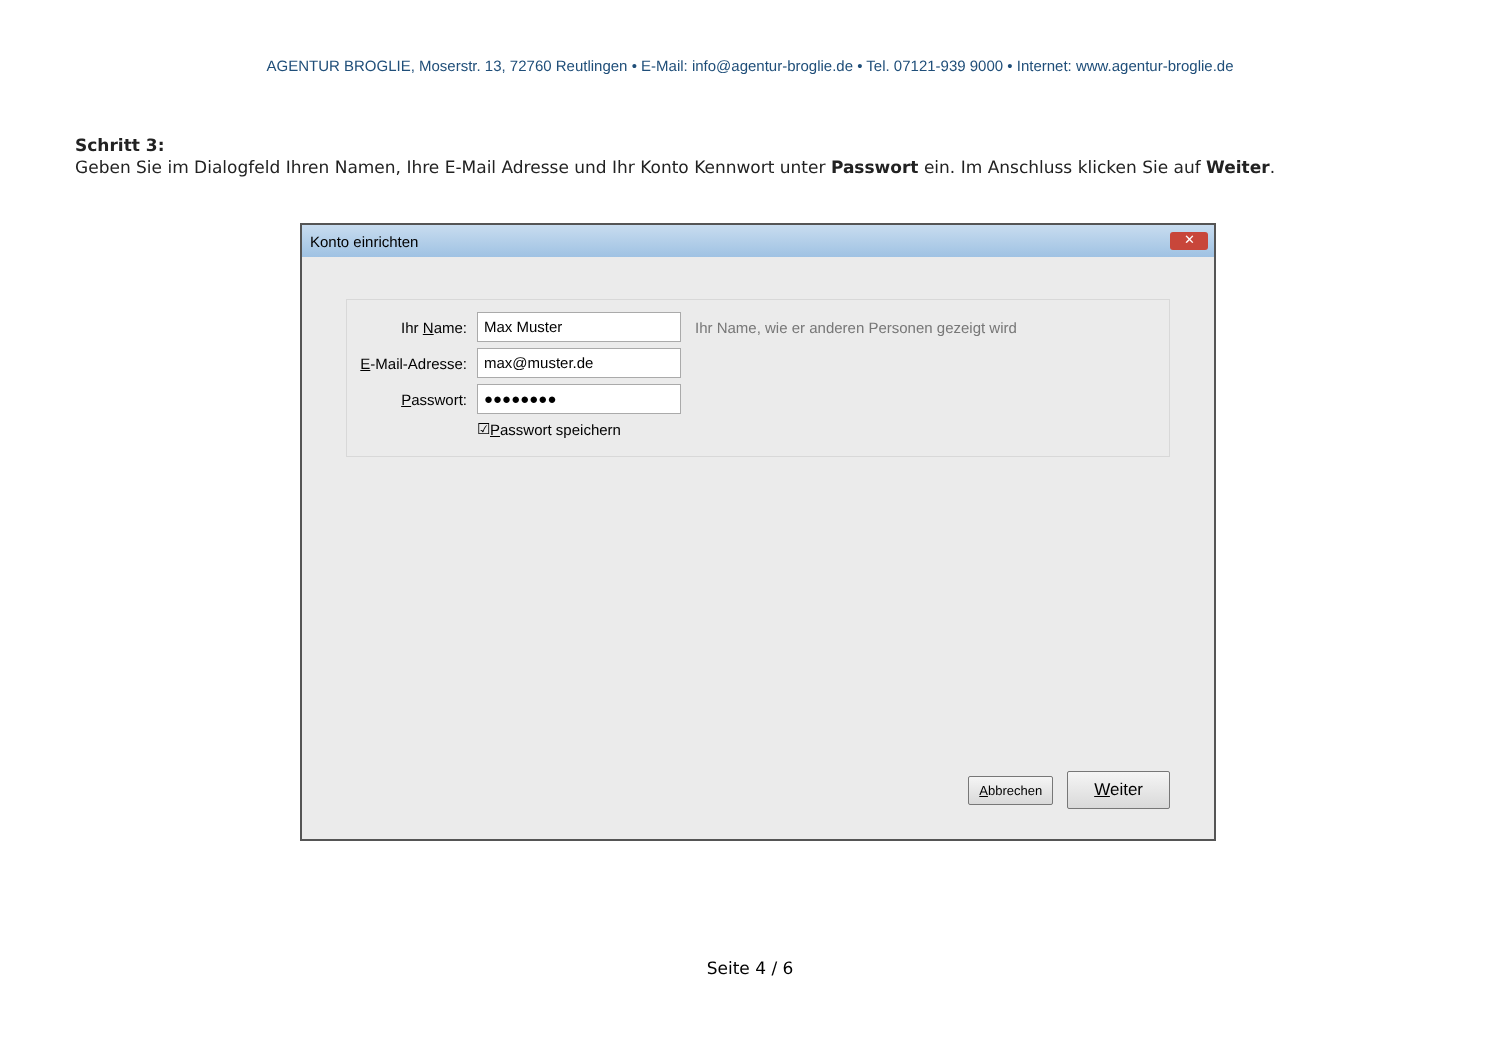AGENTUR BROGLIE, Moserstr. 13, 72760 Reutlingen • E-Mail: info@agentur-broglie.de • Tel. 07121-939 9000 • Internet: www.agentur-broglie.de
Schritt 3:
Geben Sie im Dialogfeld Ihren Namen, Ihre E-Mail Adresse und Ihr Konto Kennwort unter Passwort ein. Im Anschluss klicken Sie auf Weiter.
Konto einrichten ✕
Ihr Name: Max Muster Ihr Name, wie er anderen Personen gezeigt wird
E-Mail-Adresse: max@muster.de
Passwort: ●●●●●●●●
☑ P asswort speichern
Abbrechen Weiter
Seite 4 / 6